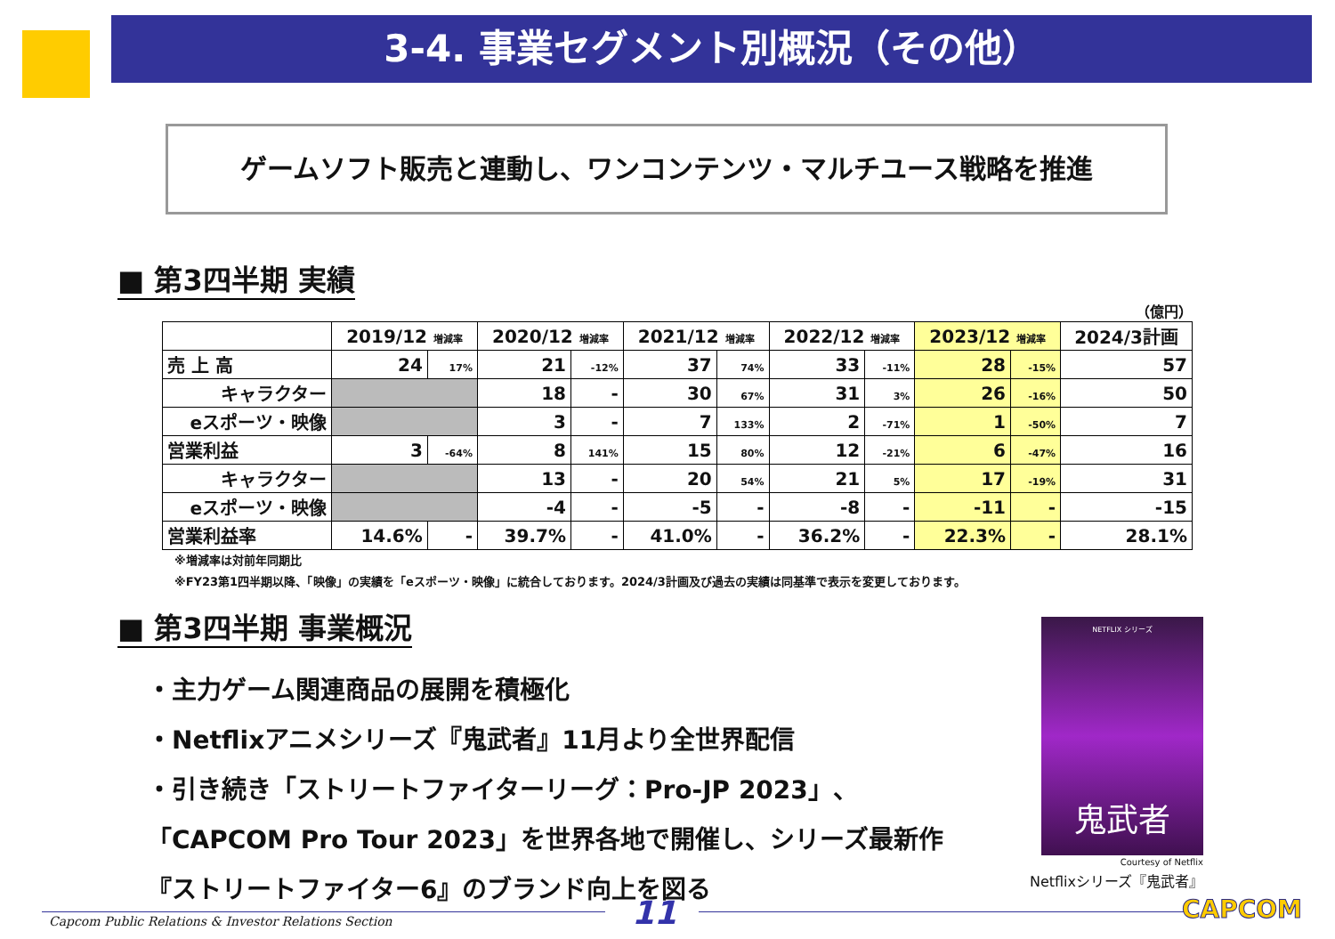3-4. 事業セグメント別概況（その他）
ゲームソフト販売と連動し、ワンコンテンツ・マルチユース戦略を推進
■ 第3四半期 実績
（億円）
| | 2019/12 増減率 | | 2020/12 増減率 | | 2021/12 増減率 | | 2022/12 増減率 | | 2023/12 増減率 | | 2024/3計画 |
| --- | --- | --- | --- | --- | --- | --- | --- | --- | --- | --- | --- |
| 売 上 高 | 24 | 17% | 21 | -12% | 37 | 74% | 33 | -11% | 28 | -15% | 57 |
| キャラクター | | | 18 | - | 30 | 67% | 31 | 3% | 26 | -16% | 50 |
| eスポーツ・映像 | | | 3 | - | 7 | 133% | 2 | -71% | 1 | -50% | 7 |
| 営業利益 | 3 | -64% | 8 | 141% | 15 | 80% | 12 | -21% | 6 | -47% | 16 |
| キャラクター | | | 13 | - | 20 | 54% | 21 | 5% | 17 | -19% | 31 |
| eスポーツ・映像 | | | -4 | - | -5 | - | -8 | - | -11 | - | -15 |
| 営業利益率 | 14.6% | - | 39.7% | - | 41.0% | - | 36.2% | - | 22.3% | - | 28.1% |
※増減率は対前年同期比
※FY23第1四半期以降、「映像」の実績を「eスポーツ・映像」に統合しております。2024/3計画及び過去の実績は同基準で表示を変更しております。
■ 第3四半期 事業概況
・主力ゲーム関連商品の展開を積極化
・Netflixアニメシリーズ『鬼武者』11月より全世界配信
・引き続き「ストリートファイターリーグ：Pro-JP 2023」、
「CAPCOM Pro Tour 2023」を世界各地で開催し、シリーズ最新作
『ストリートファイター6』のブランド向上を図る
NETFLIX シリーズ
鬼武者
Courtesy of Netflix
Netflixシリーズ『鬼武者』
Capcom Public Relations & Investor Relations Section
11 CAPCOM